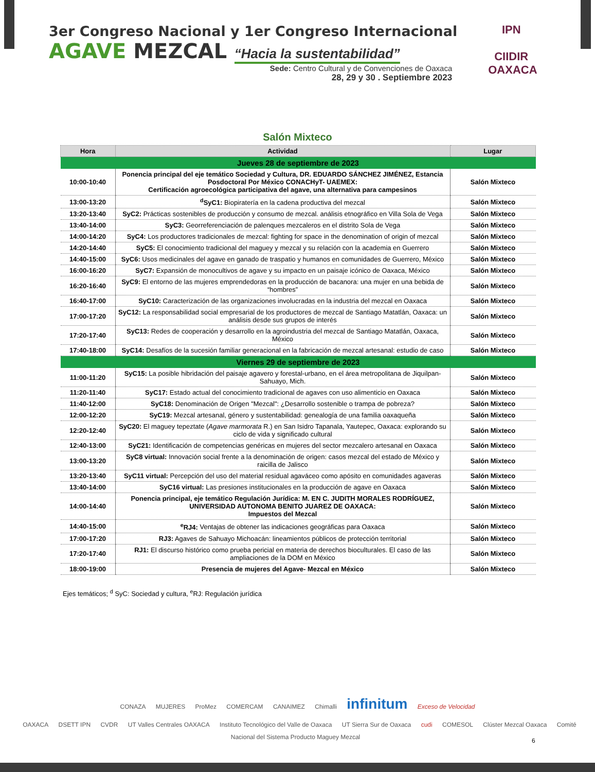3er Congreso Nacional y 1er Congreso Internacional
AGAVE MEZCAL “Hacia la sustentabilidad”
Sede: Centro Cultural y de Convenciones de Oaxaca
28, 29 y 30 . Septiembre 2023
IPN
CIIDIR OAXACA
Salón Mixteco
| Hora | Actividad | Lugar |
| --- | --- | --- |
| Jueves 28 de septiembre de 2023 | | |
| 10:00-10:40 | Ponencia principal del eje temático Sociedad y Cultura, DR. EDUARDO SÁNCHEZ JIMÉNEZ, Estancia Posdoctoral Por México CONACHyT- UAEMEX: Certificación agroecológica participativa del agave, una alternativa para campesinos | Salón Mixteco |
| 13:00-13:20 | <sup>d</sup> SyC1: Biopiratería en la cadena productiva del mezcal | Salón Mixteco |
| 13:20-13:40 | SyC2: Prácticas sostenibles de producción y consumo de mezcal. análisis etnográfico en Villa Sola de Vega | Salón Mixteco |
| 13:40-14:00 | SyC3: Georreferenciación de palenques mezcaleros en el distrito Sola de Vega | Salón Mixteco |
| 14:00-14:20 | SyC4: Los productores tradicionales de mezcal: fighting for space in the denomination of origin of mezcal | Salón Mixteco |
| 14:20-14:40 | SyC5: El conocimiento tradicional del maguey y mezcal y su relación con la academia en Guerrero | Salón Mixteco |
| 14:40-15:00 | SyC6: Usos medicinales del agave en ganado de traspatio y humanos en comunidades de Guerrero, México | Salón Mixteco |
| 16:00-16:20 | SyC7: Expansión de monocultivos de agave y su impacto en un paisaje icónico de Oaxaca, México | Salón Mixteco |
| 16:20-16:40 | SyC9: El entorno de las mujeres emprendedoras en la producción de bacanora: una mujer en una bebida de “hombres” | Salón Mixteco |
| 16:40-17:00 | SyC10: Caracterización de las organizaciones involucradas en la industria del mezcal en Oaxaca | Salón Mixteco |
| 17:00-17:20 | SyC12: La responsabilidad social empresarial de los productores de mezcal de Santiago Matatlán, Oaxaca: un análisis desde sus grupos de interés | Salón Mixteco |
| 17:20-17:40 | SyC13: Redes de cooperación y desarrollo en la agroindustria del mezcal de Santiago Matatlán, Oaxaca, México | Salón Mixteco |
| 17:40-18:00 | SyC14: Desafíos de la sucesión familiar generacional en la fabricación de mezcal artesanal: estudio de caso | Salón Mixteco |
| Viernes 29 de septiembre de 2023 | | |
| 11:00-11:20 | SyC15: La posible hibridación del paisaje agavero y forestal-urbano, en el área metropolitana de Jiquilpan-Sahuayo, Mich. | Salón Mixteco |
| 11:20-11:40 | SyC17: Estado actual del conocimiento tradicional de agaves con uso alimenticio en Oaxaca | Salón Mixteco |
| 11:40-12:00 | SyC18: Denominación de Origen "Mezcal": ¿Desarrollo sostenible o trampa de pobreza? | Salón Mixteco |
| 12:00-12:20 | SyC19: Mezcal artesanal, género y sustentabilidad: genealogía de una familia oaxaqueña | Salón Mixteco |
| 12:20-12:40 | SyC20: El maguey tepeztate ( Agave marmorata R.) en San Isidro Tapanala, Yautepec, Oaxaca: explorando su ciclo de vida y significado cultural | Salón Mixteco |
| 12:40-13:00 | SyC21: Identificación de competencias genéricas en mujeres del sector mezcalero artesanal en Oaxaca | Salón Mixteco |
| 13:00-13:20 | SyC8 virtual: Innovación social frente a la denominación de origen: casos mezcal del estado de México y raicilla de Jalisco | Salón Mixteco |
| 13:20-13:40 | SyC11 virtual: Percepción del uso del material residual agaváceo como apósito en comunidades agaveras | Salón Mixteco |
| 13:40-14:00 | SyC16 virtual: Las presiones institucionales en la producción de agave en Oaxaca | Salón Mixteco |
| 14:00-14:40 | Ponencia principal, eje temático Regulación Jurídica: M. EN C. JUDITH MORALES RODRÍGUEZ, UNIVERSIDAD AUTONOMA BENITO JUAREZ DE OAXACA: Impuestos del Mezcal | Salón Mixteco |
| 14:40-15:00 | <sup>e</sup> RJ4: Ventajas de obtener las indicaciones geográficas para Oaxaca | Salón Mixteco |
| 17:00-17:20 | RJ3: Agaves de Sahuayo Michoacán: lineamientos públicos de protección territorial | Salón Mixteco |
| 17:20-17:40 | RJ1: El discurso histórico como prueba pericial en materia de derechos bioculturales. El caso de las ampliaciones de la DOM en México | Salón Mixteco |
| 18:00-19:00 | Presencia de mujeres del Agave- Mezcal en México | Salón Mixteco |
Ejes temáticos; <sup>d</sup> SyC: Sociedad y cultura, <sup>e</sup>RJ: Regulación jurídica
CONAZA MUJERES ProMez COMERCAM CANAIMEZ Chimalli infinitum Exceso de Velocidad
OAXACA DSETT IPN CVDR UT Valles Centrales OAXACA Instituto Tecnológico del Valle de Oaxaca UT Sierra Sur de Oaxaca cudi COMESOL Clúster Mezcal Oaxaca Comité Nacional del Sistema Producto Maguey Mezcal
6